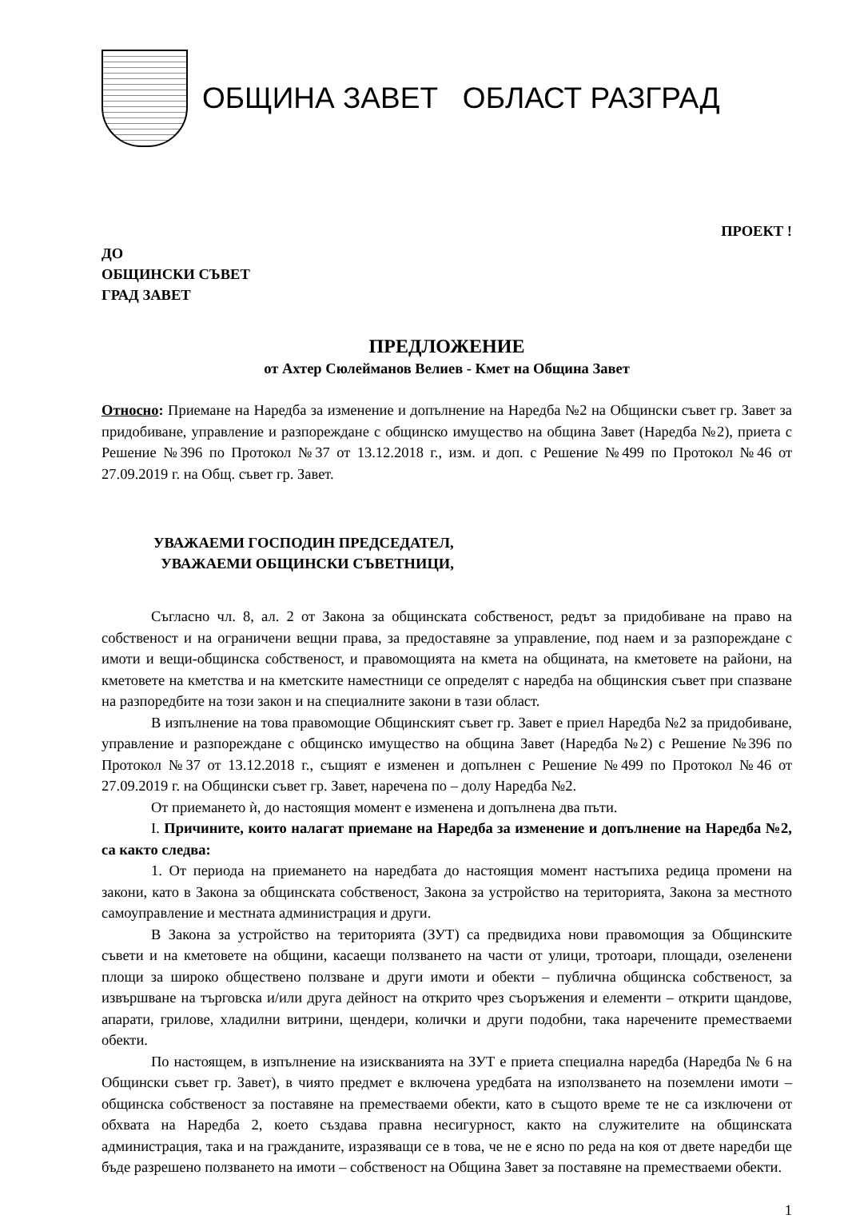ОБЩИНА ЗАВЕТ ОБЛАСТ РАЗГРАД
ПРОЕКТ !
ДО
ОБЩИНСКИ СЪВЕТ
ГРАД ЗАВЕТ
ПРЕДЛОЖЕНИЕ
от Ахтер Сюлейманов Велиев - Кмет на Община Завет
Относно: Приемане на Наредба за изменение и допълнение на Наредба №2 на Общински съвет гр. Завет за придобиване, управление и разпореждане с общинско имущество на община Завет (Наредба №2), приета с Решение №396 по Протокол №37 от 13.12.2018 г., изм. и доп. с Решение №499 по Протокол №46 от 27.09.2019 г. на Общ. съвет гр. Завет.
УВАЖАЕМИ ГОСПОДИН ПРЕДСЕДАТЕЛ,
УВАЖАЕМИ ОБЩИНСКИ СЪВЕТНИЦИ,
Съгласно чл. 8, ал. 2 от Закона за общинската собственост, редът за придобиване на право на собственост и на ограничени вещни права, за предоставяне за управление, под наем и за разпореждане с имоти и вещи-общинска собственост, и правомощията на кмета на общината, на кметовете на райони, на кметовете на кметства и на кметските наместници се определят с наредба на общинския съвет при спазване на разпоредбите на този закон и на специалните закони в тази област.
В изпълнение на това правомощие Общинският съвет гр. Завет е приел Наредба №2 за придобиване, управление и разпореждане с общинско имущество на община Завет (Наредба №2) с Решение №396 по Протокол №37 от 13.12.2018 г., същият е изменен и допълнен с Решение №499 по Протокол №46 от 27.09.2019 г. на Общински съвет гр. Завет, наречена по – долу Наредба №2.
От приемането ѝ, до настоящия момент е изменена и допълнена два пъти.
I. Причините, които налагат приемане на Наредба за изменение и допълнение на Наредба №2, са както следва:
1. От периода на приемането на наредбата до настоящия момент настъпиха редица промени на закони, като в Закона за общинската собственост, Закона за устройство на територията, Закона за местното самоуправление и местната администрация и други.
В Закона за устройство на територията (ЗУТ) са предвидиха нови правомощия за Общинските съвети и на кметовете на общини, касаещи ползването на части от улици, тротоари, площади, озеленени площи за широко обществено ползване и други имоти и обекти – публична общинска собственост, за извършване на търговска и/или друга дейност на открито чрез съоръжения и елементи – открити щандове, апарати, грилове, хладилни витрини, щендери, колички и други подобни, така наречените преместваеми обекти.
По настоящем, в изпълнение на изискванията на ЗУТ е приета специална наредба (Наредба № 6 на Общински съвет гр. Завет), в чиято предмет е включена уредбата на използването на поземлени имоти – общинска собственост за поставяне на преместваеми обекти, като в същото време те не са изключени от обхвата на Наредба 2, което създава правна несигурност, както на служителите на общинската администрация, така и на гражданите, изразяващи се в това, че не е ясно по реда на коя от двете наредби ще бъде разрешено ползването на имоти – собственост на Община Завет за поставяне на преместваеми обекти.
1